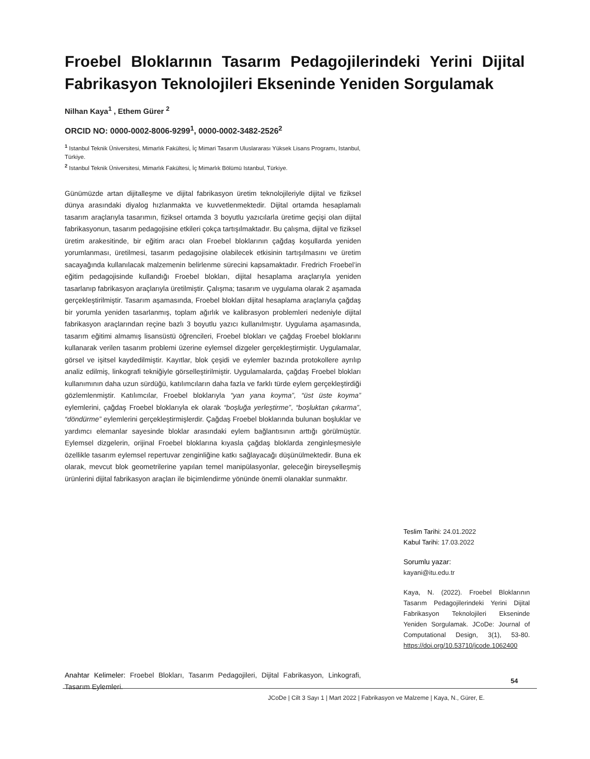Froebel Bloklarının Tasarım Pedagojilerindeki Yerini Dijital Fabrikasyon Teknolojileri Ekseninde Yeniden Sorgulamak
Nilhan Kaya<sup>1</sup> , Ethem Gürer <sup>2</sup>
ORCID NO: 0000-0002-8006-9299<sup>1</sup>, 0000-0002-3482-2526<sup>2</sup>
<sup>1</sup> Istanbul Teknik Üniversitesi, Mimarlık Fakültesi, İç Mimari Tasarım Uluslararası Yüksek Lisans Programı, Istanbul, Türkiye.
<sup>2</sup> Istanbul Teknik Üniversitesi, Mimarlık Fakültesi, İç Mimarlık Bölümü Istanbul, Türkiye.
Günümüzde artan dijitalleşme ve dijital fabrikasyon üretim teknolojileriyle dijital ve fiziksel dünya arasındaki diyalog hızlanmakta ve kuvvetlenmektedir. Dijital ortamda hesaplamalı tasarım araçlarıyla tasarımın, fiziksel ortamda 3 boyutlu yazıcılarla üretime geçişi olan dijital fabrikasyonun, tasarım pedagojisine etkileri çokça tartışılmaktadır. Bu çalışma, dijital ve fiziksel üretim arakesitinde, bir eğitim aracı olan Froebel bloklarının çağdaş koşullarda yeniden yorumlanması, üretilmesi, tasarım pedagojisine olabilecek etkisinin tartışılmasını ve üretim sacayağında kullanılacak malzemenin belirlenme sürecini kapsamaktadır. Fredrich Froebel’in eğitim pedagojisinde kullandığı Froebel blokları, dijital hesaplama araçlarıyla yeniden tasarlanıp fabrikasyon araçlarıyla üretilmiştir. Çalışma; tasarım ve uygulama olarak 2 aşamada gerçekleştirilmiştir. Tasarım aşamasında, Froebel blokları dijital hesaplama araçlarıyla çağdaş bir yorumla yeniden tasarlanmış, toplam ağırlık ve kalibrasyon problemleri nedeniyle dijital fabrikasyon araçlarından reçine bazlı 3 boyutlu yazıcı kullanılmıştır. Uygulama aşamasında, tasarım eğitimi almamış lisansüstü öğrencileri, Froebel blokları ve çağdaş Froebel bloklarını kullanarak verilen tasarım problemi üzerine eylemsel dizgeler gerçekleştirmiştir. Uygulamalar, görsel ve işitsel kaydedilmiştir. Kayıtlar, blok çeşidi ve eylemler bazında protokollere ayrılıp analiz edilmiş, linkografi tekniğiyle görselleştirilmiştir. Uygulamalarda, çağdaş Froebel blokları kullanımının daha uzun sürdüğü, katılımcıların daha fazla ve farklı türde eylem gerçekleştirdiği gözlemlenmiştir. Katılımcılar, Froebel bloklarıyla “yan yana koyma”, “üst üste koyma” eylemlerini, çağdaş Froebel bloklarıyla ek olarak “boşluğa yerleştirme”, “boşluktan çıkarma”, “döndürme” eylemlerini gerçekleştirmişlerdir. Çağdaş Froebel bloklarında bulunan boşluklar ve yardımcı elemanlar sayesinde bloklar arasındaki eylem bağlantısının arttığı görülmüştür. Eylemsel dizgelerin, orijinal Froebel bloklarına kıyasla çağdaş bloklarda zenginleşmesiyle özellikle tasarım eylemsel repertuvar zenginliğine katkı sağlayacağı düşünülmektedir. Buna ek olarak, mevcut blok geometrilerine yapılan temel manipülasyonlar, geleceğin bireyselleşmiş ürünlerini dijital fabrikasyon araçları ile biçimlendirme yönünde önemli olanaklar sunmaktır.
Teslim Tarihi: 24.01.2022
Kabul Tarihi: 17.03.2022
Sorumlu yazar:
kayani@itu.edu.tr
Kaya, N. (2022). Froebel Bloklarının Tasarım Pedagojilerindeki Yerini Dijital Fabrikasyon Teknolojileri Ekseninde Yeniden Sorgulamak. JCoDe: Journal of Computational Design, 3(1), 53-80. https://doi.org/10.53710/jcode.1062400
Anahtar Kelimeler: Froebel Blokları, Tasarım Pedagojileri, Dijital Fabrikasyon, Linkografi, Tasarım Eylemleri.
54
JCoDe | Cilt 3 Sayı 1 | Mart 2022 | Fabrikasyon ve Malzeme | Kaya, N., Gürer, E.